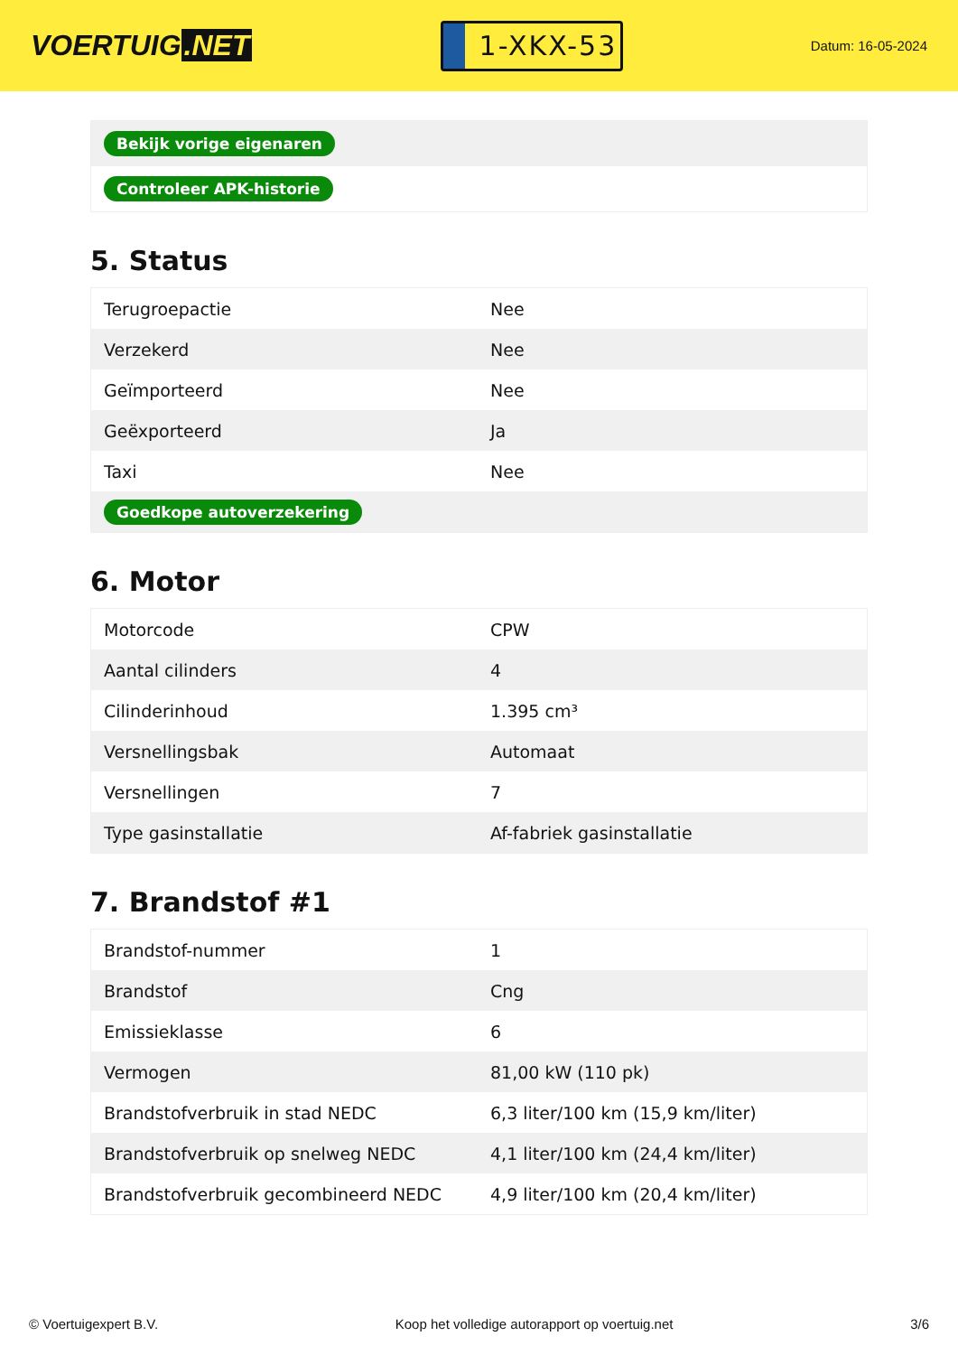VOERTUIG.NET
1-XKX-53
Datum: 16-05-2024
| Bekijk vorige eigenaren |
| Controleer APK-historie |
5. Status
| Terugroepactie | Nee |
| Verzekerd | Nee |
| Geïmporteerd | Nee |
| Geëxporteerd | Ja |
| Taxi | Nee |
| Goedkope autoverzekering | |
6. Motor
| Motorcode | CPW |
| Aantal cilinders | 4 |
| Cilinderinhoud | 1.395 cm³ |
| Versnellingsbak | Automaat |
| Versnellingen | 7 |
| Type gasinstallatie | Af-fabriek gasinstallatie |
7. Brandstof #1
| Brandstof-nummer | 1 |
| Brandstof | Cng |
| Emissieklasse | 6 |
| Vermogen | 81,00 kW (110 pk) |
| Brandstofverbruik in stad NEDC | 6,3 liter/100 km (15,9 km/liter) |
| Brandstofverbruik op snelweg NEDC | 4,1 liter/100 km (24,4 km/liter) |
| Brandstofverbruik gecombineerd NEDC | 4,9 liter/100 km (20,4 km/liter) |
© Voertuigexpert B.V. Koop het volledige autorapport op voertuig.net 3/6